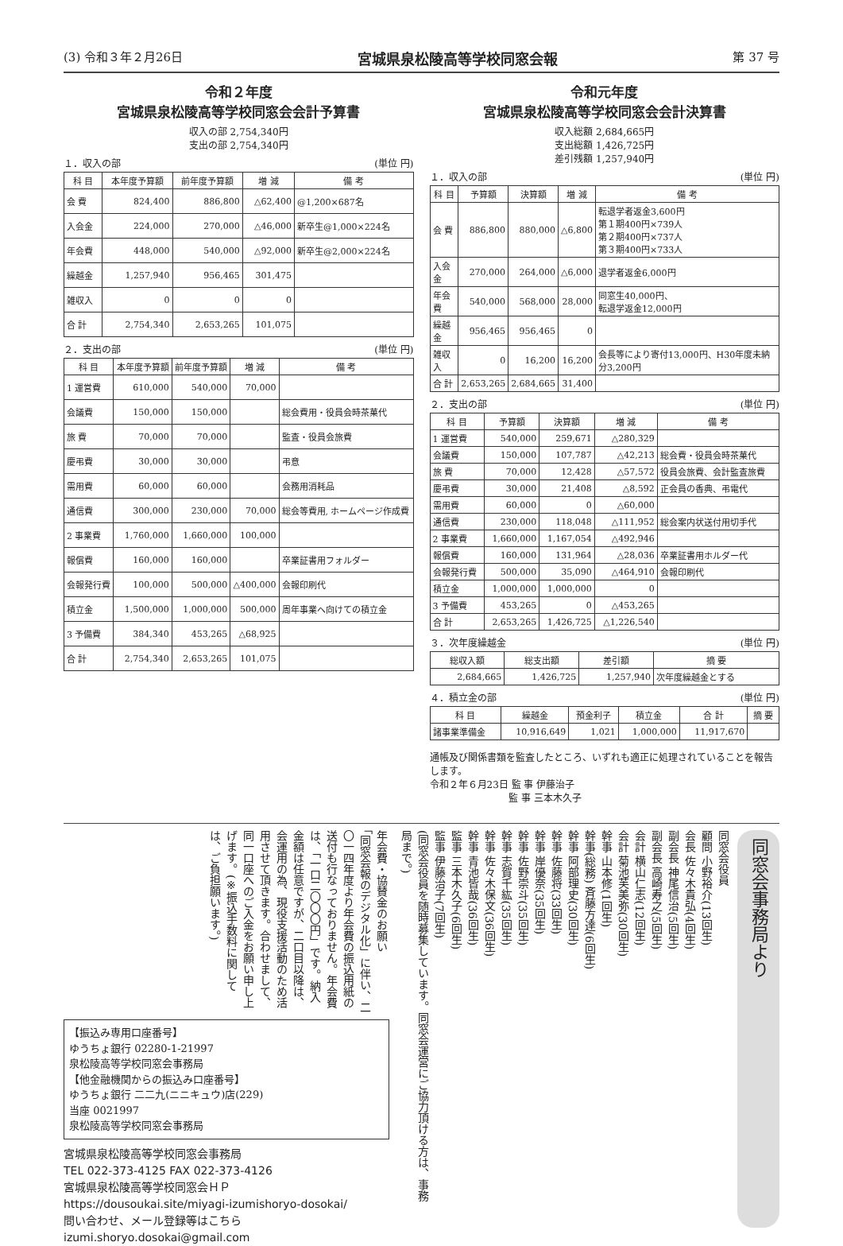(3) 令和３年２月26日 宮城県泉松陵高等学校同窓会報 第 37 号
令和２年度
宮城県泉松陵高等学校同窓会会計予算書
収入の部 2,754,340円
支出の部 2,754,340円
１．収入の部 (単位 円)
| 科 目 | 本年度予算額 | 前年度予算額 | 増 減 | 備 考 |
| --- | --- | --- | --- | --- |
| 会 費 | 824,400 | 886,800 | △62,400 | @1,200×687名 |
| 入会金 | 224,000 | 270,000 | △46,000 | 新卒生@1,000×224名 |
| 年会費 | 448,000 | 540,000 | △92,000 | 新卒生@2,000×224名 |
| 繰越金 | 1,257,940 | 956,465 | 301,475 | |
| 雑収入 | 0 | 0 | 0 | |
| 合 計 | 2,754,340 | 2,653,265 | 101,075 | |
２．支出の部 (単位 円)
| 科 目 | 本年度予算額 | 前年度予算額 | 増 減 | 備 考 |
| --- | --- | --- | --- | --- |
| 1 運営費 | 610,000 | 540,000 | 70,000 | |
| 会議費 | 150,000 | 150,000 | | 総会費用・役員会時茶菓代 |
| 旅 費 | 70,000 | 70,000 | | 監査・役員会旅費 |
| 慶弔費 | 30,000 | 30,000 | | 弔意 |
| 需用費 | 60,000 | 60,000 | | 会務用消耗品 |
| 通信費 | 300,000 | 230,000 | 70,000 | 総会等費用, ホームページ作成費 |
| 2 事業費 | 1,760,000 | 1,660,000 | 100,000 | |
| 報償費 | 160,000 | 160,000 | | 卒業証書用フォルダー |
| 会報発行費 | 100,000 | 500,000 | △400,000 | 会報印刷代 |
| 積立金 | 1,500,000 | 1,000,000 | 500,000 | 周年事業へ向けての積立金 |
| 3 予備費 | 384,340 | 453,265 | △68,925 | |
| 合 計 | 2,754,340 | 2,653,265 | 101,075 | |
令和元年度
宮城県泉松陵高等学校同窓会会計決算書
収入総額 2,684,665円
支出総額 1,426,725円
差引残額 1,257,940円
１．収入の部 (単位 円)
| 科 目 | 予算額 | 決算額 | 増 減 | 備 考 |
| --- | --- | --- | --- | --- |
| 会 費 | 886,800 | 880,000 | △6,800 | 転退学者返金3,600円 第１期400円×739人 第２期400円×737人 第３期400円×733人 |
| 入会金 | 270,000 | 264,000 | △6,000 | 退学者返金6,000円 |
| 年会費 | 540,000 | 568,000 | 28,000 | 同窓生40,000円、 転退学返金12,000円 |
| 繰越金 | 956,465 | 956,465 | 0 | |
| 雑収入 | 0 | 16,200 | 16,200 | 会長等により寄付13,000円、H30年度未納分3,200円 |
| 合 計 | 2,653,265 | 2,684,665 | 31,400 | |
２．支出の部 (単位 円)
| 科 目 | 予算額 | 決算額 | 増 減 | 備 考 |
| --- | --- | --- | --- | --- |
| 1 運営費 | 540,000 | 259,671 | △280,329 | |
| 会議費 | 150,000 | 107,787 | △42,213 | 総会費・役員会時茶菓代 |
| 旅 費 | 70,000 | 12,428 | △57,572 | 役員会旅費、会計監査旅費 |
| 慶弔費 | 30,000 | 21,408 | △8,592 | 正会員の香典、弔電代 |
| 需用費 | 60,000 | 0 | △60,000 | |
| 通信費 | 230,000 | 118,048 | △111,952 | 総会案内状送付用切手代 |
| 2 事業費 | 1,660,000 | 1,167,054 | △492,946 | |
| 報償費 | 160,000 | 131,964 | △28,036 | 卒業証書用ホルダー代 |
| 会報発行費 | 500,000 | 35,090 | △464,910 | 会報印刷代 |
| 積立金 | 1,000,000 | 1,000,000 | 0 | |
| 3 予備費 | 453,265 | 0 | △453,265 | |
| 合 計 | 2,653,265 | 1,426,725 | △1,226,540 | |
３．次年度繰越金 (単位 円)
| 総収入額 | 総支出額 | 差引額 | 摘 要 |
| --- | --- | --- | --- |
| 2,684,665 | 1,426,725 | 1,257,940 | 次年度繰越金とする |
４．積立金の部 (単位 円)
| 科 目 | 繰越金 | 預金利子 | 積立金 | 合 計 | 摘 要 |
| --- | --- | --- | --- | --- | --- |
| 諸事業準備金 | 10,916,649 | 1,021 | 1,000,000 | 11,917,670 | |
通帳及び関係書類を監査したところ、いずれも適正に処理されていることを報告します。
令和２年６月23日 監 事 伊藤治子
　　　　　　　　 監 事 三本木久子
年会費・協賛金のお願い
「同窓会報のデジタル化」に伴い、二〇一四年度より年会費の振込用紙の送付も行なっておりません。年会費は、「一口二〇〇〇円」です。納入金額は任意ですが、二口目以降は、会運用の為、現役支援活動のため活用させて頂きます。合わせまして、同一口座へのご入金をお願い申し上げます。(※振込手数料に関しては、ご負担願います。)
【振込み専用口座番号】
ゆうちょ銀行 02280-1-21997
泉松陵高等学校同窓会事務局
【他金融機関からの振込み口座番号】
ゆうちょ銀行 二二九(ニニキュウ)店(229)
当座 0021997
泉松陵高等学校同窓会事務局
宮城県泉松陵高等学校同窓会事務局
TEL 022-373-4125 FAX 022-373-4126
宮城県泉松陵高等学校同窓会ＨＰ
https://dousoukai.site/miyagi-izumishoryo-dosokai/
問い合わせ、メール登録等はこちら
izumi.shoryo.dosokai@gmail.com
同窓会事務局より
同窓会役員
顧問 小野裕介(13回生)
会長 佐々木貴弘(4回生)
副会長 神尾信治(5回生)
副会長 高崎寿之(5回生)
会計 横山仁志(12回生)
会計 菊池芙美弥(30回生)
幹事 山本修(1回生)
幹事(総務) 斉藤方達(6回生)
幹事 阿部理史(30回生)
幹事 佐藤将(33回生)
幹事 岸優奈(35回生)
幹事 佐野崇斗(35回生)
幹事 志賀千紘(35回生)
幹事 佐々木保文(36回生)
幹事 青池皆哉(36回生)
監事 三本木久子(6回生)
監事 伊藤治子(7回生)
(同窓会役員を随時募集しています。同窓会運営にご協力頂ける方は、事務局まで。)